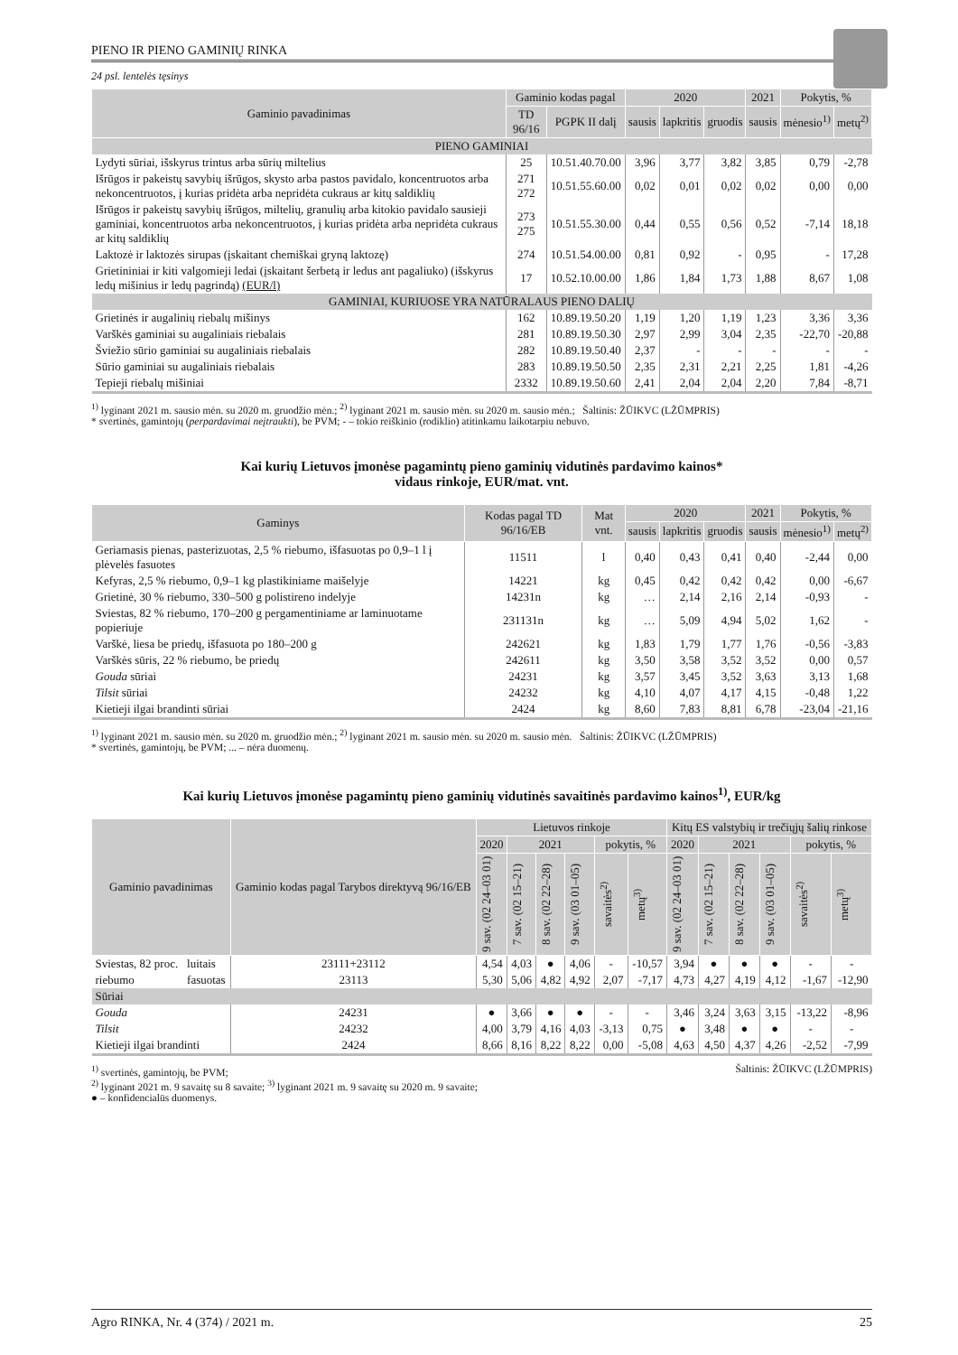PIENO IR PIENO GAMINIŲ RINKA
24 psl. lentelės tęsinys
| Gaminio pavadinimas | Gaminio kodas pagal | | 2020 | | | 2021 | Pokytis, % | |
| --- | --- | --- | --- | --- | --- | --- | --- | --- |
| | TD 96/16 | PGPK II dalį | sausis | lapkritis | gruodis | sausis | mėnesio<sup>1)</sup> | metų<sup>2)</sup> |
| PIENO GAMINIAI | | | | | | | | |
| Lydyti sūriai, išskyrus trintus arba sūrių miltelius | 25 | 10.51.40.70.00 | 3,96 | 3,77 | 3,82 | 3,85 | 0,79 | -2,78 |
| Išrūgos ir pakeistų savybių išrūgos, skysto arba pastos pavidalo, koncentruotos arba nekoncentruotos, į kurias pridėta arba nepridėta cukraus ar kitų saldiklių | 271 272 | 10.51.55.60.00 | 0,02 | 0,01 | 0,02 | 0,02 | 0,00 | 0,00 |
| Išrūgos ir pakeistų savybių išrūgos, miltelių, granulių arba kitokio pavidalo sausieji gaminiai, koncentruotos arba nekoncentruotos, į kurias pridėta arba nepridėta cukraus ar kitų saldiklių | 273 275 | 10.51.55.30.00 | 0,44 | 0,55 | 0,56 | 0,52 | -7,14 | 18,18 |
| Laktozė ir laktozės sirupas (įskaitant chemiškai gryną laktozę) | 274 | 10.51.54.00.00 | 0,81 | 0,92 | - | 0,95 | - | 17,28 |
| Grietininiai ir kiti valgomieji ledai (įskaitant šerbetą ir ledus ant pagaliuko) (išskyrus ledų mišinius ir ledų pagrindą) (EUR/l) | 17 | 10.52.10.00.00 | 1,86 | 1,84 | 1,73 | 1,88 | 8,67 | 1,08 |
| GAMINIAI, KURIUOSE YRA NATŪRALAUS PIENO DALIŲ | | | | | | | | |
| Grietinės ir augalinių riebalų mišinys | 162 | 10.89.19.50.20 | 1,19 | 1,20 | 1,19 | 1,23 | 3,36 | 3,36 |
| Varškės gaminiai su augaliniais riebalais | 281 | 10.89.19.50.30 | 2,97 | 2,99 | 3,04 | 2,35 | -22,70 | -20,88 |
| Šviežio sūrio gaminiai su augaliniais riebalais | 282 | 10.89.19.50.40 | 2,37 | - | - | - | - | - |
| Sūrio gaminiai su augaliniais riebalais | 283 | 10.89.19.50.50 | 2,35 | 2,31 | 2,21 | 2,25 | 1,81 | -4,26 |
| Tepieji riebalų mišiniai | 2332 | 10.89.19.50.60 | 2,41 | 2,04 | 2,04 | 2,20 | 7,84 | -8,71 |
<sup>1)</sup> lyginant 2021 m. sausio mėn. su 2020 m. gruodžio mėn.; <sup>2)</sup> lyginant 2021 m. sausio mėn. su 2020 m. sausio mėn.; Šaltinis: ŽŪIKVC (LŽŪMPRIS)
* svertinės, gamintojų (perpardavimai neįtraukti), be PVM; - – tokio reiškinio (rodiklio) atitinkamu laikotarpiu nebuvo.
Kai kurių Lietuvos įmonėse pagamintų pieno gaminių vidutinės pardavimo kainos*
vidaus rinkoje, EUR/mat. vnt.
| Gaminys | Kodas pagal TD 96/16/EB | Mat vnt. | 2020 | | | 2021 | Pokytis, % | |
| --- | --- | --- | --- | --- | --- | --- | --- | --- |
| | | | sausis | lapkritis | gruodis | sausis | mėnesio<sup>1)</sup> | metų<sup>2)</sup> |
| Geriamasis pienas, pasterizuotas, 2,5 % riebumo, išfasuotas po 0,9–1 l į plėvelės fasuotes | 11511 | l | 0,40 | 0,43 | 0,41 | 0,40 | -2,44 | 0,00 |
| Kefyras, 2,5 % riebumo, 0,9–1 kg plastikiniame maišelyje | 14221 | kg | 0,45 | 0,42 | 0,42 | 0,42 | 0,00 | -6,67 |
| Grietinė, 30 % riebumo, 330–500 g polistireno indelyje | 14231n | kg | … | 2,14 | 2,16 | 2,14 | -0,93 | - |
| Sviestas, 82 % riebumo, 170–200 g pergamentiniame ar laminuotame popieriuje | 231131n | kg | … | 5,09 | 4,94 | 5,02 | 1,62 | - |
| Varškė, liesa be priedų, išfasuota po 180–200 g | 242621 | kg | 1,83 | 1,79 | 1,77 | 1,76 | -0,56 | -3,83 |
| Varškės sūris, 22 % riebumo, be priedų | 242611 | kg | 3,50 | 3,58 | 3,52 | 3,52 | 0,00 | 0,57 |
| Gouda sūriai | 24231 | kg | 3,57 | 3,45 | 3,52 | 3,63 | 3,13 | 1,68 |
| Tilsit sūriai | 24232 | kg | 4,10 | 4,07 | 4,17 | 4,15 | -0,48 | 1,22 |
| Kietieji ilgai brandinti sūriai | 2424 | kg | 8,60 | 7,83 | 8,81 | 6,78 | -23,04 | -21,16 |
<sup>1)</sup> lyginant 2021 m. sausio mėn. su 2020 m. gruodžio mėn.; <sup>2)</sup> lyginant 2021 m. sausio mėn. su 2020 m. sausio mėn. Šaltinis: ŽŪIKVC (LŽŪMPRIS)
* svertinės, gamintojų, be PVM; ... – nėra duomenų.
Kai kurių Lietuvos įmonėse pagamintų pieno gaminių vidutinės savaitinės pardavimo kainos<sup>1)</sup>, EUR/kg
| Gaminio pavadinimas | | Gaminio kodas pagal Tarybos direktyvą 96/16/EB | Lietuvos rinkoje | | | | | | Kitų ES valstybių ir trečiųjų šalių rinkose | | | | | |
| --- | --- | --- | --- | --- | --- | --- | --- | --- | --- | --- | --- | --- | --- | --- |
| | | | 2020 | 2021 | | | pokytis, % | | 2020 | 2021 | | | pokytis, % | |
| | | | 9 sav. (02 24–03 01) | 7 sav. (02 15–21) | 8 sav. (02 22–28) | 9 sav. (03 01–05) | savaitės<sup>2)</sup> | metų<sup>3)</sup> | 9 sav. (02 24–03 01) | 7 sav. (02 15–21) | 8 sav. (02 22–28) | 9 sav. (03 01–05) | savaitės<sup>2)</sup> | metų<sup>3)</sup> |
| Sviestas, 82 proc. | luitais | 23111+23112 | 4,54 | 4,03 | ● | 4,06 | - | -10,57 | 3,94 | ● | ● | ● | - | - |
| riebumo | fasuotas | 23113 | 5,30 | 5,06 | 4,82 | 4,92 | 2,07 | -7,17 | 4,73 | 4,27 | 4,19 | 4,12 | -1,67 | -12,90 |
| Sūriai | | | | | | | | | | | | | | |
| Gouda | | 24231 | ● | 3,66 | ● | ● | - | - | 3,46 | 3,24 | 3,63 | 3,15 | -13,22 | -8,96 |
| Tilsit | | 24232 | 4,00 | 3,79 | 4,16 | 4,03 | -3,13 | 0,75 | ● | 3,48 | ● | ● | - | - |
| Kietieji ilgai brandinti | | 2424 | 8,66 | 8,16 | 8,22 | 8,22 | 0,00 | -5,08 | 4,63 | 4,50 | 4,37 | 4,26 | -2,52 | -7,99 |
Šaltinis: ŽŪIKVC (LŽŪMPRIS)<sup>1)</sup> svertinės, gamintojų, be PVM;
<sup>2)</sup> lyginant 2021 m. 9 savaitę su 8 savaite; <sup>3)</sup> lyginant 2021 m. 9 savaitę su 2020 m. 9 savaite;
● – konfidencialūs duomenys.
Agro RINKA, Nr. 4 (374) / 2021 m. 25